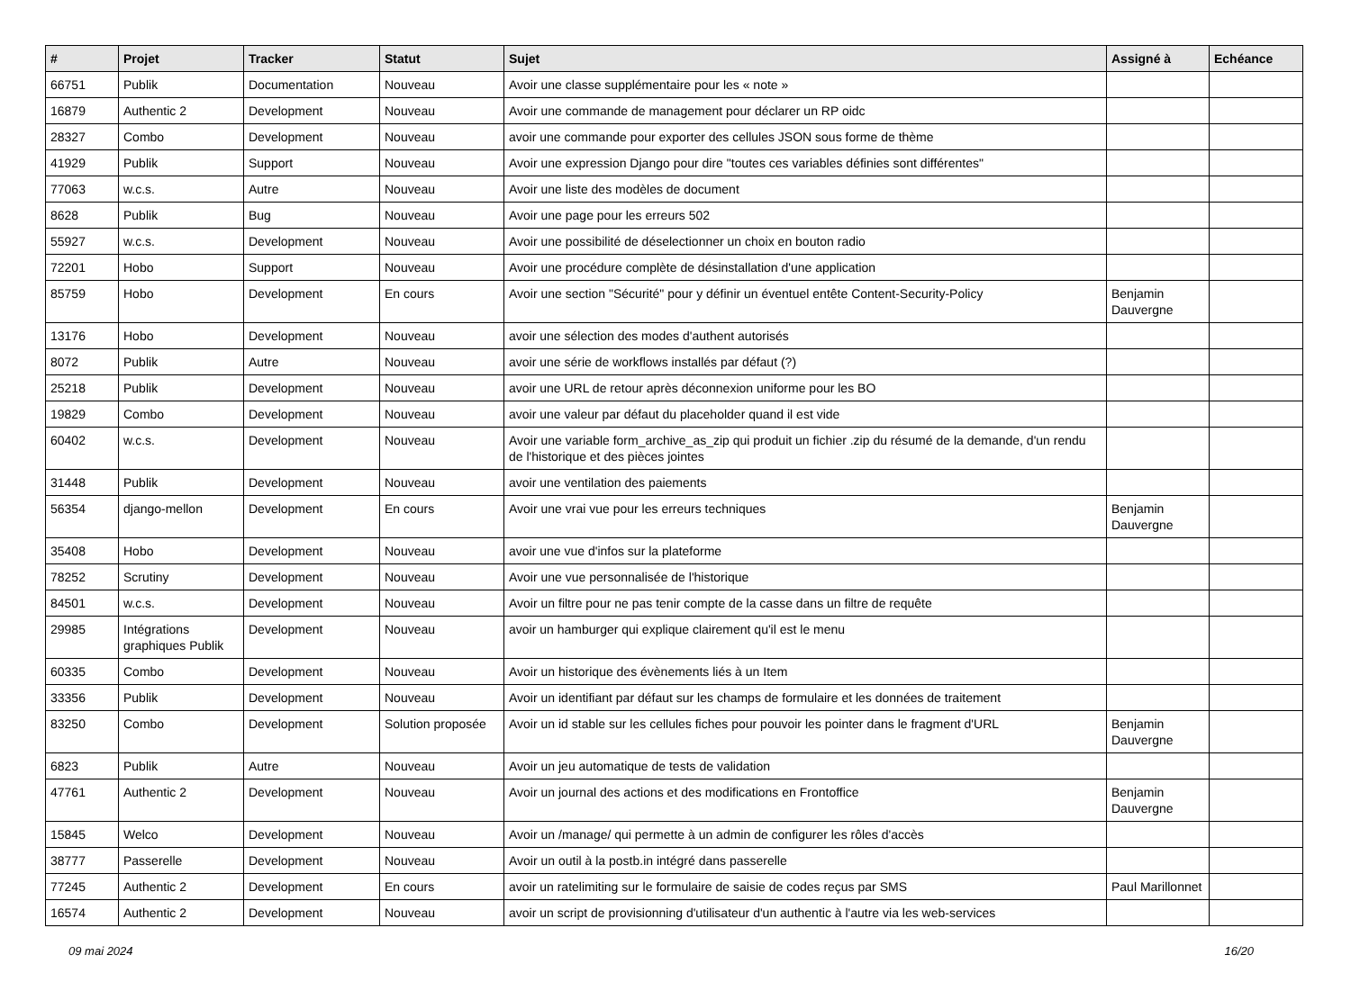| # | Projet | Tracker | Statut | Sujet | Assigné à | Echéance |
| --- | --- | --- | --- | --- | --- | --- |
| 66751 | Publik | Documentation | Nouveau | Avoir une classe supplémentaire pour les « note » | | |
| 16879 | Authentic 2 | Development | Nouveau | Avoir une commande de management pour déclarer un RP oidc | | |
| 28327 | Combo | Development | Nouveau | avoir une commande pour exporter des cellules JSON sous forme de thème | | |
| 41929 | Publik | Support | Nouveau | Avoir une expression Django pour dire "toutes ces variables définies sont différentes" | | |
| 77063 | w.c.s. | Autre | Nouveau | Avoir une liste des modèles de document | | |
| 8628 | Publik | Bug | Nouveau | Avoir une page pour les erreurs 502 | | |
| 55927 | w.c.s. | Development | Nouveau | Avoir une possibilité de déselectionner un choix en bouton radio | | |
| 72201 | Hobo | Support | Nouveau | Avoir une procédure complète de désinstallation d'une application | | |
| 85759 | Hobo | Development | En cours | Avoir une section "Sécurité" pour y définir un éventuel entête Content-Security-Policy | Benjamin Dauvergne | |
| 13176 | Hobo | Development | Nouveau | avoir une sélection des modes d'authent autorisés | | |
| 8072 | Publik | Autre | Nouveau | avoir une série de workflows installés par défaut (?) | | |
| 25218 | Publik | Development | Nouveau | avoir une URL de retour après déconnexion uniforme pour les BO | | |
| 19829 | Combo | Development | Nouveau | avoir une valeur par défaut du placeholder quand il est vide | | |
| 60402 | w.c.s. | Development | Nouveau | Avoir une variable form_archive_as_zip qui produit un fichier .zip du résumé de la demande, d'un rendu de l'historique et des pièces jointes | | |
| 31448 | Publik | Development | Nouveau | avoir une ventilation des paiements | | |
| 56354 | django-mellon | Development | En cours | Avoir une vrai vue pour les erreurs techniques | Benjamin Dauvergne | |
| 35408 | Hobo | Development | Nouveau | avoir une vue d'infos sur la plateforme | | |
| 78252 | Scrutiny | Development | Nouveau | Avoir une vue personnalisée de l'historique | | |
| 84501 | w.c.s. | Development | Nouveau | Avoir un filtre pour ne pas tenir compte de la casse dans un filtre de requête | | |
| 29985 | Intégrations graphiques Publik | Development | Nouveau | avoir un hamburger qui explique clairement qu'il est le menu | | |
| 60335 | Combo | Development | Nouveau | Avoir un historique des évènements liés à un Item | | |
| 33356 | Publik | Development | Nouveau | Avoir un identifiant par défaut sur les champs de formulaire et les données de traitement | | |
| 83250 | Combo | Development | Solution proposée | Avoir un id stable sur les cellules fiches pour pouvoir les pointer dans le fragment d'URL | Benjamin Dauvergne | |
| 6823 | Publik | Autre | Nouveau | Avoir un jeu automatique de tests de validation | | |
| 47761 | Authentic 2 | Development | Nouveau | Avoir un journal des actions et des modifications en Frontoffice | Benjamin Dauvergne | |
| 15845 | Welco | Development | Nouveau | Avoir un /manage/ qui permette à un admin de configurer les rôles d'accès | | |
| 38777 | Passerelle | Development | Nouveau | Avoir un outil à la postb.in intégré dans passerelle | | |
| 77245 | Authentic 2 | Development | En cours | avoir un ratelimiting sur le formulaire de saisie de codes reçus par SMS | Paul Marillonnet | |
| 16574 | Authentic 2 | Development | Nouveau | avoir un script de provisionning d'utilisateur d'un authentic à l'autre via les web-services | | |
09 mai 2024 16/20